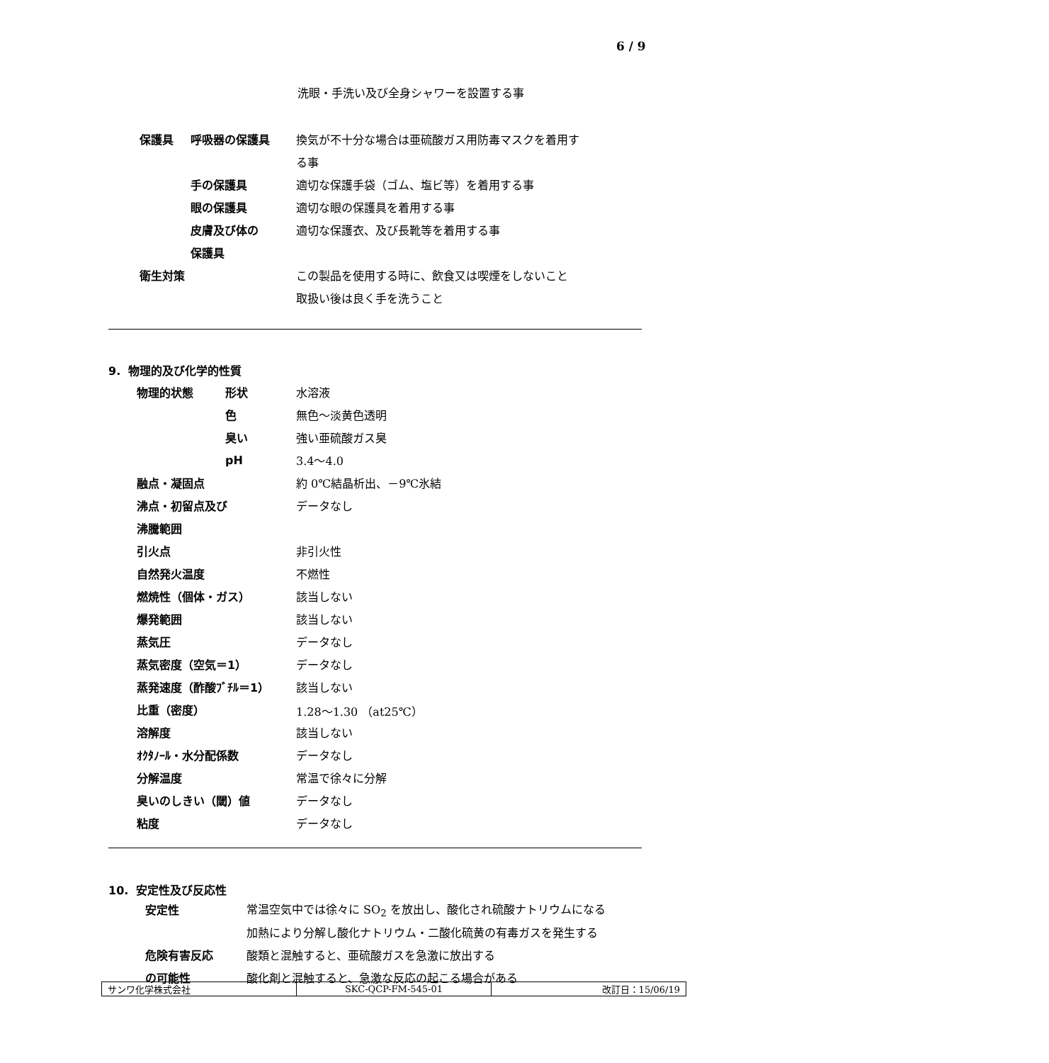6 / 9
洗眼・手洗い及び全身シャワーを設置する事
| 保護具 | 呼吸器の保護具 | 換気が不十分な場合は亜硫酸ガス用防毒マスクを着用す |
| | | る事 |
| | 手の保護具 | 適切な保護手袋（ゴム、塩ビ等）を着用する事 |
| | 眼の保護具 | 適切な眼の保護具を着用する事 |
| | 皮膚及び体の | 適切な保護衣、及び長靴等を着用する事 |
| | 保護具 | |
| 衛生対策 | | この製品を使用する時に、飲食又は喫煙をしないこと |
| | | 取扱い後は良く手を洗うこと |
9. 物理的及び化学的性質
| 物理的状態 | 形状 | 水溶液 |
| | 色 | 無色～淡黄色透明 |
| | 臭い | 強い亜硫酸ガス臭 |
| | pH | 3.4～4.0 |
| 融点・凝固点 | | 約 0℃結晶析出、－9℃氷結 |
| 沸点・初留点及び | | データなし |
| 沸騰範囲 | | |
| 引火点 | | 非引火性 |
| 自然発火温度 | | 不燃性 |
| 燃焼性（個体・ガス） | | 該当しない |
| 爆発範囲 | | 該当しない |
| 蒸気圧 | | データなし |
| 蒸気密度（空気＝1） | | データなし |
| 蒸発速度（酢酸ﾌﾞﾁﾙ＝1） | | 該当しない |
| 比重（密度） | | 1.28～1.30 （at25℃） |
| 溶解度 | | 該当しない |
| ｵｸﾀﾉｰﾙ・水分配係数 | | データなし |
| 分解温度 | | 常温で徐々に分解 |
| 臭いのしきい（閾）値 | | データなし |
| 粘度 | | データなし |
10. 安定性及び反応性
| 安定性 | 常温空気中では徐々に SO<sub>2</sub> を放出し、酸化され硫酸ナトリウムになる |
| | 加熱により分解し酸化ナトリウム・二酸化硫黄の有毒ガスを発生する |
| 危険有害反応 | 酸類と混触すると、亜硫酸ガスを急激に放出する |
| の可能性 | 酸化剤と混触すると、急激な反応の起こる場合がある |
| サンワ化学株式会社 | SKC-QCP-FM-545-01 | 改訂日：15/06/19 |